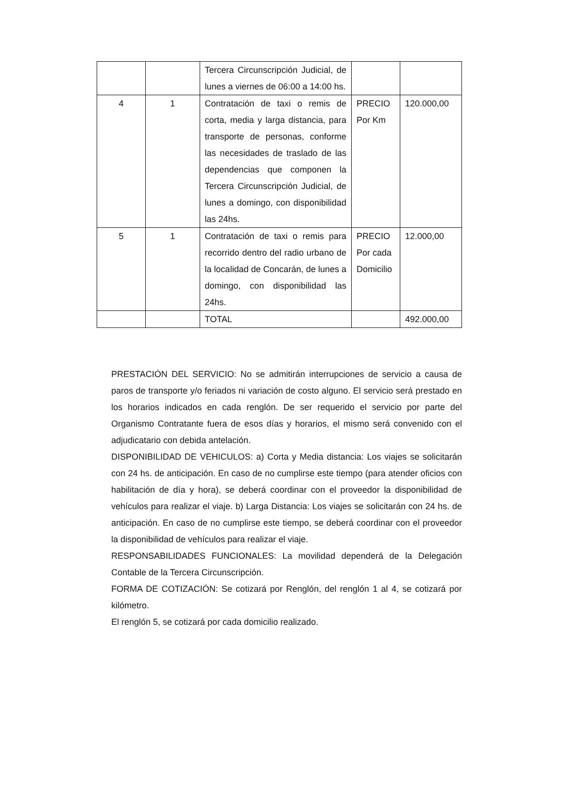| | | Tercera Circunscripción Judicial, de lunes a viernes de 06:00 a 14:00 hs. | | |
| 4 | 1 | Contratación de taxi o remis de corta, media y larga distancia, para transporte de personas, conforme las necesidades de traslado de las dependencias que componen la Tercera Circunscripción Judicial, de lunes a domingo, con disponibilidad las 24hs. | PRECIO Por Km | 120.000,00 |
| 5 | 1 | Contratación de taxi o remis para recorrido dentro del radio urbano de la localidad de Concarán, de lunes a domingo, con disponibilidad las 24hs. | PRECIO Por cada Domicilio | 12.000,00 |
| | | TOTAL | | 492.000,00 |
PRESTACIÓN DEL SERVICIO: No se admitirán interrupciones de servicio a causa de paros de transporte y/o feriados ni variación de costo alguno. El servicio será prestado en los horarios indicados en cada renglón. De ser requerido el servicio por parte del Organismo Contratante fuera de esos días y horarios, el mismo será convenido con el adjudicatario con debida antelación.
DISPONIBILIDAD DE VEHICULOS: a) Corta y Media distancia: Los viajes se solicitarán con 24 hs. de anticipación. En caso de no cumplirse este tiempo (para atender oficios con habilitación de día y hora), se deberá coordinar con el proveedor la disponibilidad de vehículos para realizar el viaje. b) Larga Distancia: Los viajes se solicitarán con 24 hs. de anticipación. En caso de no cumplirse este tiempo, se deberá coordinar con el proveedor la disponibilidad de vehículos para realizar el viaje.
RESPONSABILIDADES FUNCIONALES: La movilidad dependerá de la Delegación Contable de la Tercera Circunscripción.
FORMA DE COTIZACIÓN: Se cotizará por Renglón, del renglón 1 al 4, se cotizará por kilómetro.
El renglón 5, se cotizará por cada domicilio realizado.